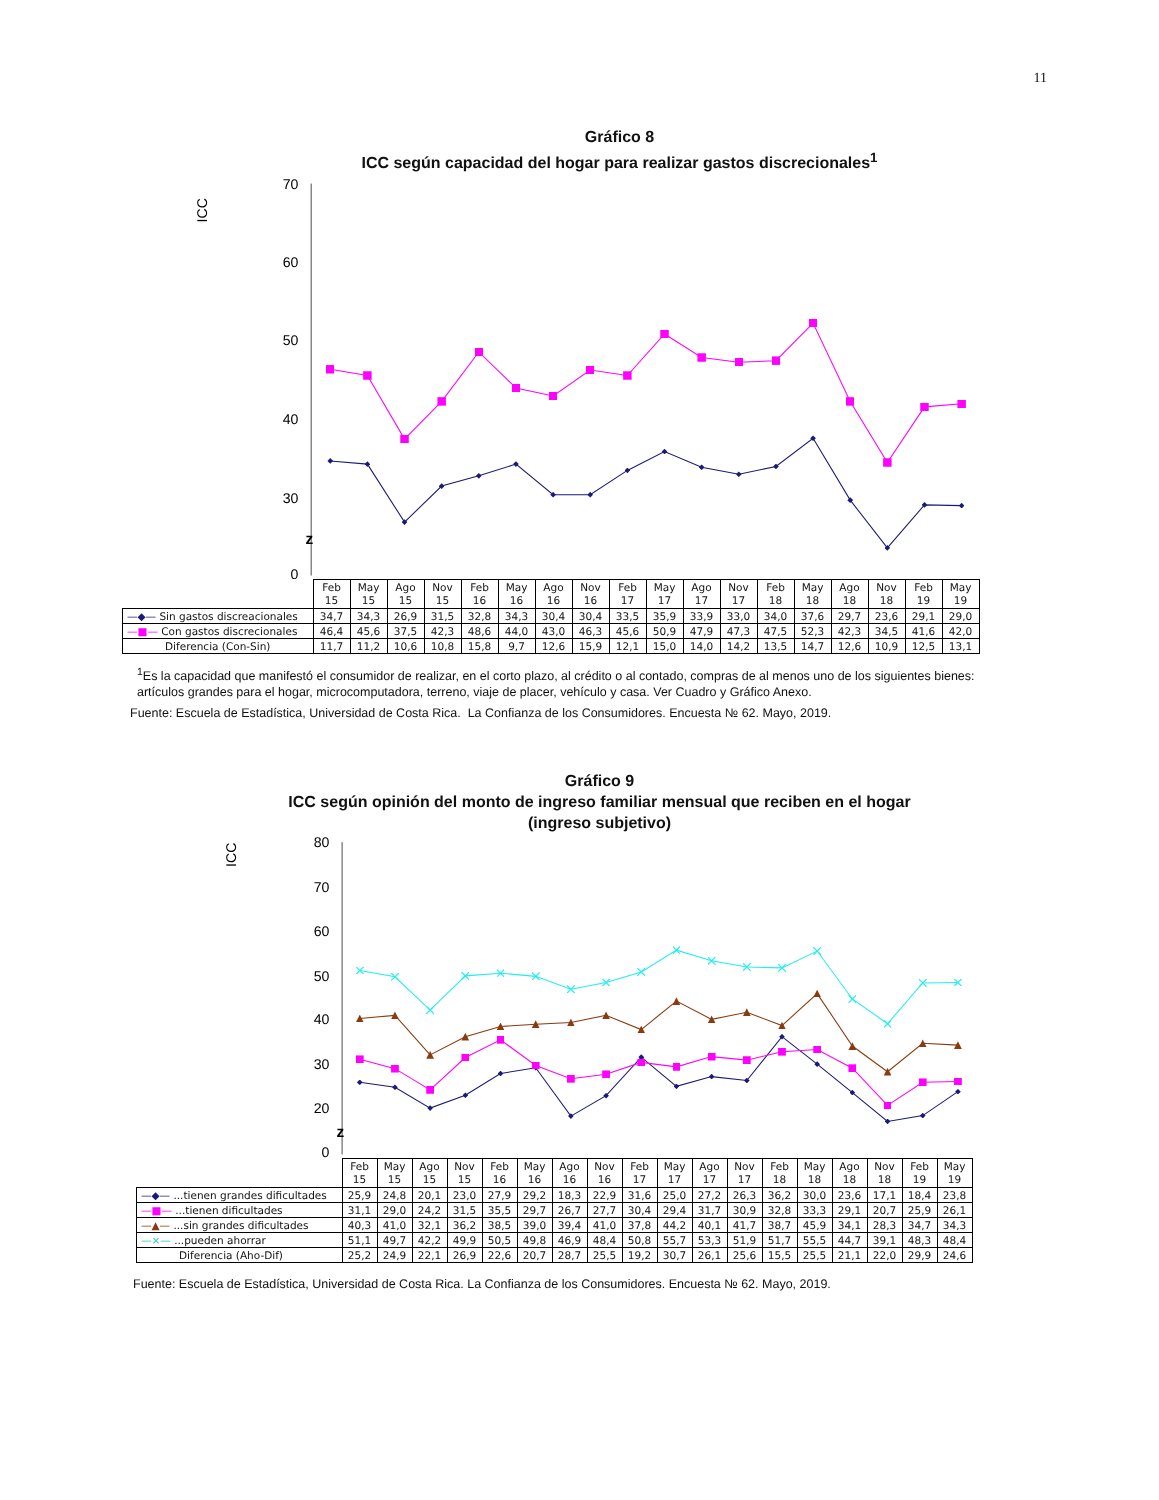11
Gráfico 8
ICC según capacidad del hogar para realizar gastos discrecionales<sup>1</sup>
70
60
50
40
30
0
ICC
z
| | Feb 15 | May 15 | Ago 15 | Nov 15 | Feb 16 | May 16 | Ago 16 | Nov 16 | Feb 17 | May 17 | Ago 17 | Nov 17 | Feb 18 | May 18 | Ago 18 | Nov 18 | Feb 19 | May 19 |
| --- | --- | --- | --- | --- | --- | --- | --- | --- | --- | --- | --- | --- | --- | --- | --- | --- | --- | --- |
| —◆— Sin gastos discreacionales | 34,7 | 34,3 | 26,9 | 31,5 | 32,8 | 34,3 | 30,4 | 30,4 | 33,5 | 35,9 | 33,9 | 33,0 | 34,0 | 37,6 | 29,7 | 23,6 | 29,1 | 29,0 |
| —■— Con gastos discrecionales | 46,4 | 45,6 | 37,5 | 42,3 | 48,6 | 44,0 | 43,0 | 46,3 | 45,6 | 50,9 | 47,9 | 47,3 | 47,5 | 52,3 | 42,3 | 34,5 | 41,6 | 42,0 |
| Diferencia (Con-Sin) | 11,7 | 11,2 | 10,6 | 10,8 | 15,8 | 9,7 | 12,6 | 15,9 | 12,1 | 15,0 | 14,0 | 14,2 | 13,5 | 14,7 | 12,6 | 10,9 | 12,5 | 13,1 |
<sup>1</sup> Es la capacidad que manifestó el consumidor de realizar, en el corto plazo, al crédito o al contado, compras de al menos uno de los siguientes bienes: artículos grandes para el hogar, microcomputadora, terreno, viaje de placer, vehículo y casa. Ver Cuadro y Gráfico Anexo.
Fuente: Escuela de Estadística, Universidad de Costa Rica. La Confianza de los Consumidores. Encuesta № 62. Mayo, 2019.
Gráfico 9
ICC según opinión del monto de ingreso familiar mensual que reciben en el hogar
(ingreso subjetivo)
80
70
60
50
40
30
20
0
ICC
z
| | Feb 15 | May 15 | Ago 15 | Nov 15 | Feb 16 | May 16 | Ago 16 | Nov 16 | Feb 17 | May 17 | Ago 17 | Nov 17 | Feb 18 | May 18 | Ago 18 | Nov 18 | Feb 19 | May 19 |
| --- | --- | --- | --- | --- | --- | --- | --- | --- | --- | --- | --- | --- | --- | --- | --- | --- | --- | --- |
| —◆— ...tienen grandes dificultades | 25,9 | 24,8 | 20,1 | 23,0 | 27,9 | 29,2 | 18,3 | 22,9 | 31,6 | 25,0 | 27,2 | 26,3 | 36,2 | 30,0 | 23,6 | 17,1 | 18,4 | 23,8 |
| —■— ...tienen dificultades | 31,1 | 29,0 | 24,2 | 31,5 | 35,5 | 29,7 | 26,7 | 27,7 | 30,4 | 29,4 | 31,7 | 30,9 | 32,8 | 33,3 | 29,1 | 20,7 | 25,9 | 26,1 |
| —▲— ...sin grandes dificultades | 40,3 | 41,0 | 32,1 | 36,2 | 38,5 | 39,0 | 39,4 | 41,0 | 37,8 | 44,2 | 40,1 | 41,7 | 38,7 | 45,9 | 34,1 | 28,3 | 34,7 | 34,3 |
| —×— ...pueden ahorrar | 51,1 | 49,7 | 42,2 | 49,9 | 50,5 | 49,8 | 46,9 | 48,4 | 50,8 | 55,7 | 53,3 | 51,9 | 51,7 | 55,5 | 44,7 | 39,1 | 48,3 | 48,4 |
| Diferencia (Aho-Dif) | 25,2 | 24,9 | 22,1 | 26,9 | 22,6 | 20,7 | 28,7 | 25,5 | 19,2 | 30,7 | 26,1 | 25,6 | 15,5 | 25,5 | 21,1 | 22,0 | 29,9 | 24,6 |
Fuente: Escuela de Estadística, Universidad de Costa Rica. La Confianza de los Consumidores. Encuesta № 62. Mayo, 2019.